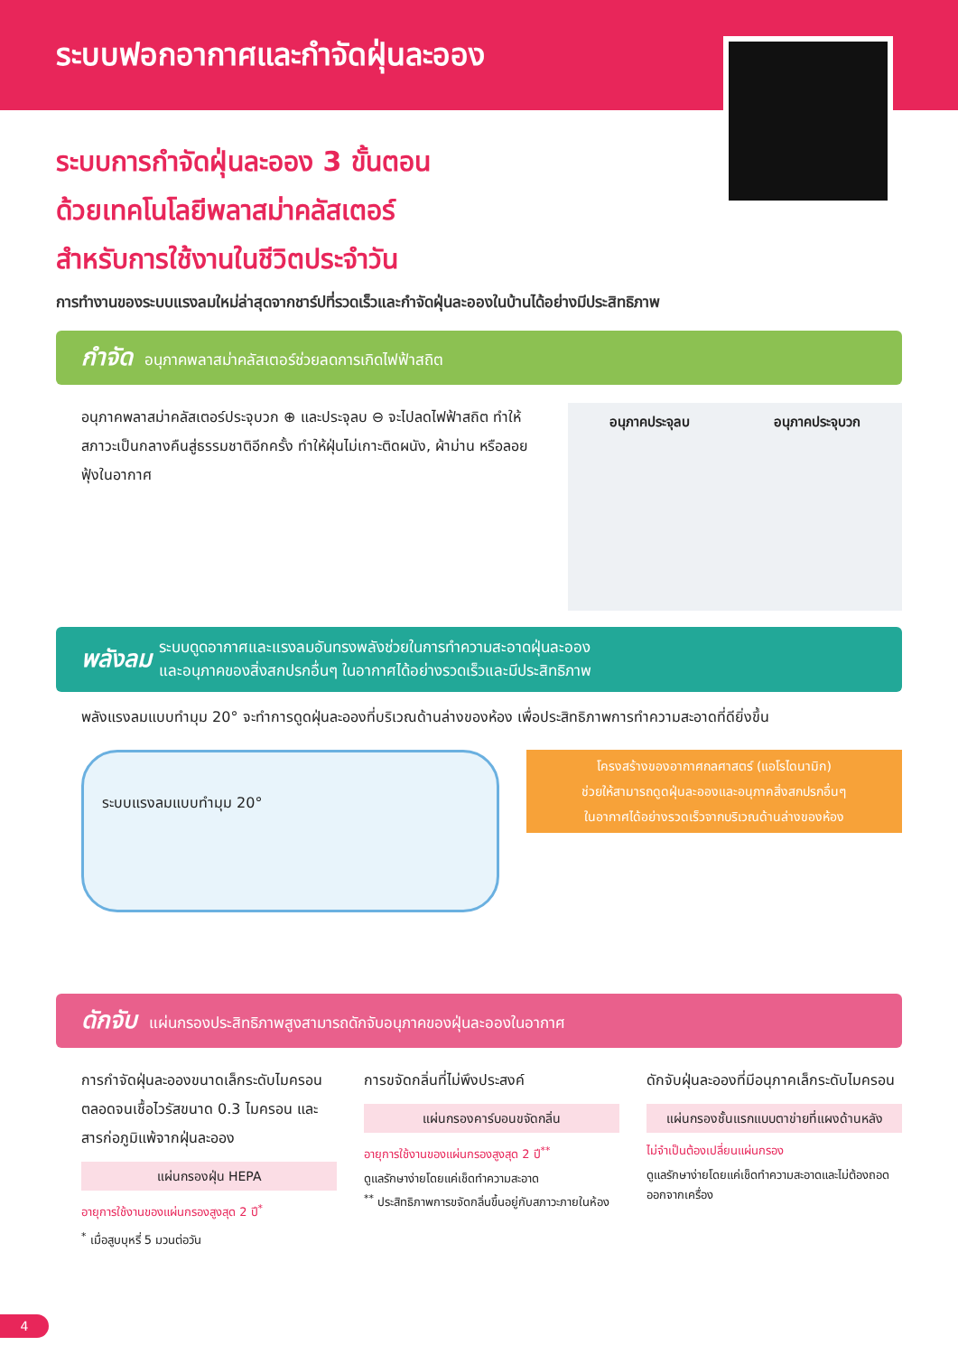ระบบฟอกอากาศและกำจัดฝุ่นละออง
ระบบการกำจัดฝุ่นละออง 3 ขั้นตอน
ด้วยเทคโนโลยีพลาสม่าคลัสเตอร์
สำหรับการใช้งานในชีวิตประจำวัน
การทำงานของระบบแรงลมใหม่ล่าสุดจากชาร์ปที่รวดเร็วและกำจัดฝุ่นละอองในบ้านได้อย่างมีประสิทธิภาพ
กำจัด อนุภาคพลาสม่าคลัสเตอร์ช่วยลดการเกิดไฟฟ้าสถิต
อนุภาคพลาสม่าคลัสเตอร์ประจุบวก ⊕ และประจุลบ ⊖ จะไปลดไฟฟ้าสถิต ทำให้สภาวะเป็นกลางคืนสู่ธรรมชาติอีกครั้ง ทำให้ฝุ่นไม่เกาะติดผนัง, ผ้าม่าน หรือลอยฟุ้งในอากาศ
อนุภาคประจุลบ อนุภาคประจุบวก
พลังลม ระบบดูดอากาศและแรงลมอันทรงพลังช่วยในการทำความสะอาดฝุ่นละออง
และอนุภาคของสิ่งสกปรกอื่นๆ ในอากาศได้อย่างรวดเร็วและมีประสิทธิภาพ
พลังแรงลมแบบทำมุม 20° จะทำการดูดฝุ่นละอองที่บริเวณด้านล่างของห้อง เพื่อประสิทธิภาพการทำความสะอาดที่ดียิ่งขึ้น
ระบบแรงลมแบบทำมุม 20°
โครงสร้างของอากาศกลศาสตร์ (แอโรไดนามิก)
ช่วยให้สามารถดูดฝุ่นละอองและอนุภาคสิ่งสกปรกอื่นๆ
ในอากาศได้อย่างรวดเร็วจากบริเวณด้านล่างของห้อง
ดักจับ แผ่นกรองประสิทธิภาพสูงสามารถดักจับอนุภาคของฝุ่นละอองในอากาศ
การกำจัดฝุ่นละอองขนาดเล็กระดับไมครอน ตลอดจนเชื้อไวรัสขนาด 0.3 ไมครอน และสารก่อภูมิแพ้จากฝุ่นละออง
แผ่นกรองฝุ่น HEPA
อายุการใช้งานของแผ่นกรองสูงสุด 2 ปี<sup>*</sup>
<sup>*</sup> เมื่อสูบบุหรี่ 5 มวนต่อวัน
การขจัดกลิ่นที่ไม่พึงประสงค์
แผ่นกรองคาร์บอนขจัดกลิ่น
อายุการใช้งานของแผ่นกรองสูงสุด 2 ปี<sup>**</sup>
ดูแลรักษาง่ายโดยแค่เช็ดทำความสะอาด
<sup>**</sup> ประสิทธิภาพการขจัดกลิ่นขึ้นอยู่กับสภาวะภายในห้อง
ดักจับฝุ่นละอองที่มีอนุภาคเล็กระดับไมครอน
แผ่นกรองชั้นแรกแบบตาข่ายที่แผงด้านหลัง
ไม่จำเป็นต้องเปลี่ยนแผ่นกรอง
ดูแลรักษาง่ายโดยแค่เช็ดทำความสะอาดและไม่ต้องถอดออกจากเครื่อง
4